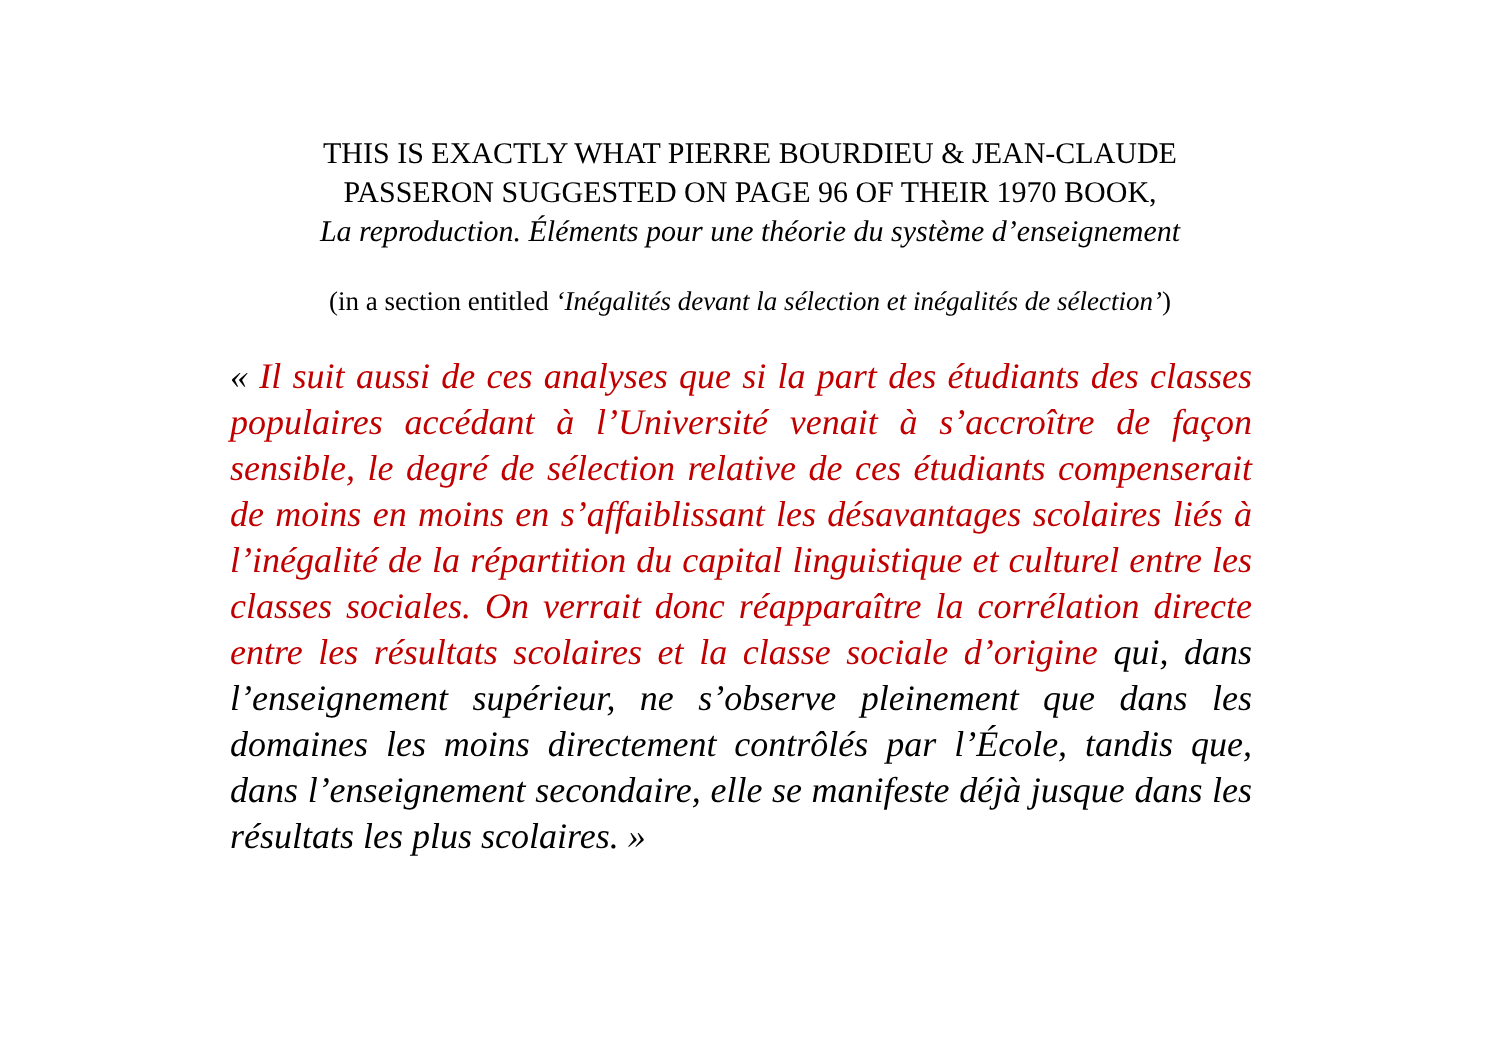THIS IS EXACTLY WHAT PIERRE BOURDIEU & JEAN-CLAUDE
PASSERON SUGGESTED ON PAGE 96 OF THEIR 1970 BOOK,
La reproduction. Éléments pour une théorie du système d’enseignement
(in a section entitled ‘Inégalités devant la sélection et inégalités de sélection’)
« Il suit aussi de ces analyses que si la part des étudiants des classes populaires accédant à l’Université venait à s’accroître de façon sensible, le degré de sélection relative de ces étudiants compenserait de moins en moins en s’affaiblissant les désavantages scolaires liés à l’inégalité de la répartition du capital linguistique et culturel entre les classes sociales. On verrait donc réapparaître la corrélation directe entre les résultats scolaires et la classe sociale d’origine qui, dans l’enseignement supérieur, ne s’observe pleinement que dans les domaines les moins directement contrôlés par l’École, tandis que, dans l’enseignement secondaire, elle se manifeste déjà jusque dans les résultats les plus scolaires. »